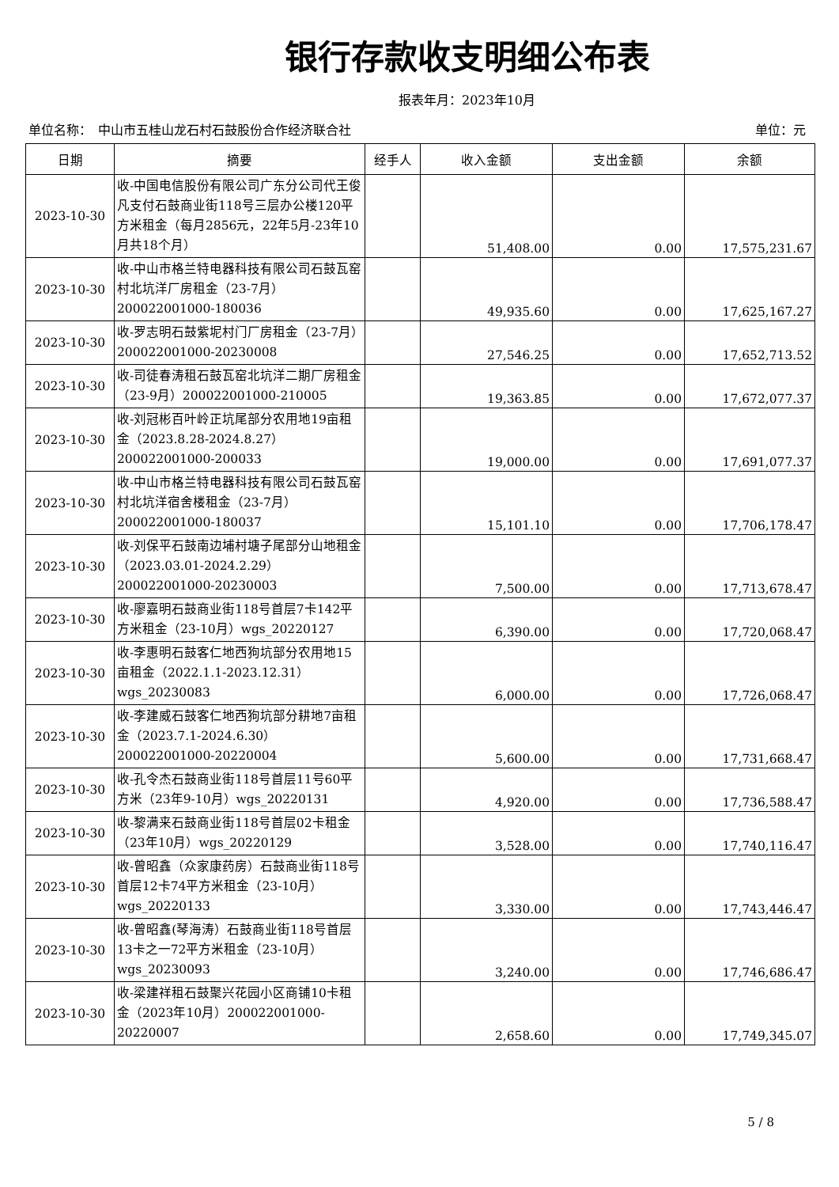银行存款收支明细公布表
报表年月：2023年10月
单位名称：　中山市五桂山龙石村石鼓股份合作经济联合社 单位：元
| 日期 | 摘要 | 经手人 | 收入金额 | 支出金额 | 余额 |
| --- | --- | --- | --- | --- | --- |
| 2023-10-30 | 收-中国电信股份有限公司广东分公司代王俊凡支付石鼓商业街118号三层办公楼120平方米租金（每月2856元，22年5月-23年10月共18个月） | | 51,408.00 | 0.00 | 17,575,231.67 |
| 2023-10-30 | 收-中山市格兰特电器科技有限公司石鼓瓦窑村北坑洋厂房租金（23-7月）200022001000-180036 | | 49,935.60 | 0.00 | 17,625,167.27 |
| 2023-10-30 | 收-罗志明石鼓紫坭村门厂房租金（23-7月）200022001000-20230008 | | 27,546.25 | 0.00 | 17,652,713.52 |
| 2023-10-30 | 收-司徒春涛租石鼓瓦窑北坑洋二期厂房租金（23-9月）200022001000-210005 | | 19,363.85 | 0.00 | 17,672,077.37 |
| 2023-10-30 | 收-刘冠彬百叶岭正坑尾部分农用地19亩租金（2023.8.28-2024.8.27）200022001000-200033 | | 19,000.00 | 0.00 | 17,691,077.37 |
| 2023-10-30 | 收-中山市格兰特电器科技有限公司石鼓瓦窑村北坑洋宿舍楼租金（23-7月）200022001000-180037 | | 15,101.10 | 0.00 | 17,706,178.47 |
| 2023-10-30 | 收-刘保平石鼓南边埔村塘子尾部分山地租金（2023.03.01-2024.2.29）200022001000-20230003 | | 7,500.00 | 0.00 | 17,713,678.47 |
| 2023-10-30 | 收-廖嘉明石鼓商业街118号首层7卡142平方米租金（23-10月）wgs_20220127 | | 6,390.00 | 0.00 | 17,720,068.47 |
| 2023-10-30 | 收-李惠明石鼓客仁地西狗坑部分农用地15亩租金（2022.1.1-2023.12.31）wgs_20230083 | | 6,000.00 | 0.00 | 17,726,068.47 |
| 2023-10-30 | 收-李建威石鼓客仁地西狗坑部分耕地7亩租金（2023.7.1-2024.6.30）200022001000-20220004 | | 5,600.00 | 0.00 | 17,731,668.47 |
| 2023-10-30 | 收-孔令杰石鼓商业街118号首层11号60平方米（23年9-10月）wgs_20220131 | | 4,920.00 | 0.00 | 17,736,588.47 |
| 2023-10-30 | 收-黎满来石鼓商业街118号首层02卡租金（23年10月）wgs_20220129 | | 3,528.00 | 0.00 | 17,740,116.47 |
| 2023-10-30 | 收-曾昭鑫（众家康药房）石鼓商业街118号首层12卡74平方米租金（23-10月）wgs_20220133 | | 3,330.00 | 0.00 | 17,743,446.47 |
| 2023-10-30 | 收-曾昭鑫(琴海涛）石鼓商业街118号首层13卡之一72平方米租金（23-10月）wgs_20230093 | | 3,240.00 | 0.00 | 17,746,686.47 |
| 2023-10-30 | 收-梁建祥租石鼓聚兴花园小区商铺10卡租金（2023年10月）200022001000-20220007 | | 2,658.60 | 0.00 | 17,749,345.07 |
5 / 8